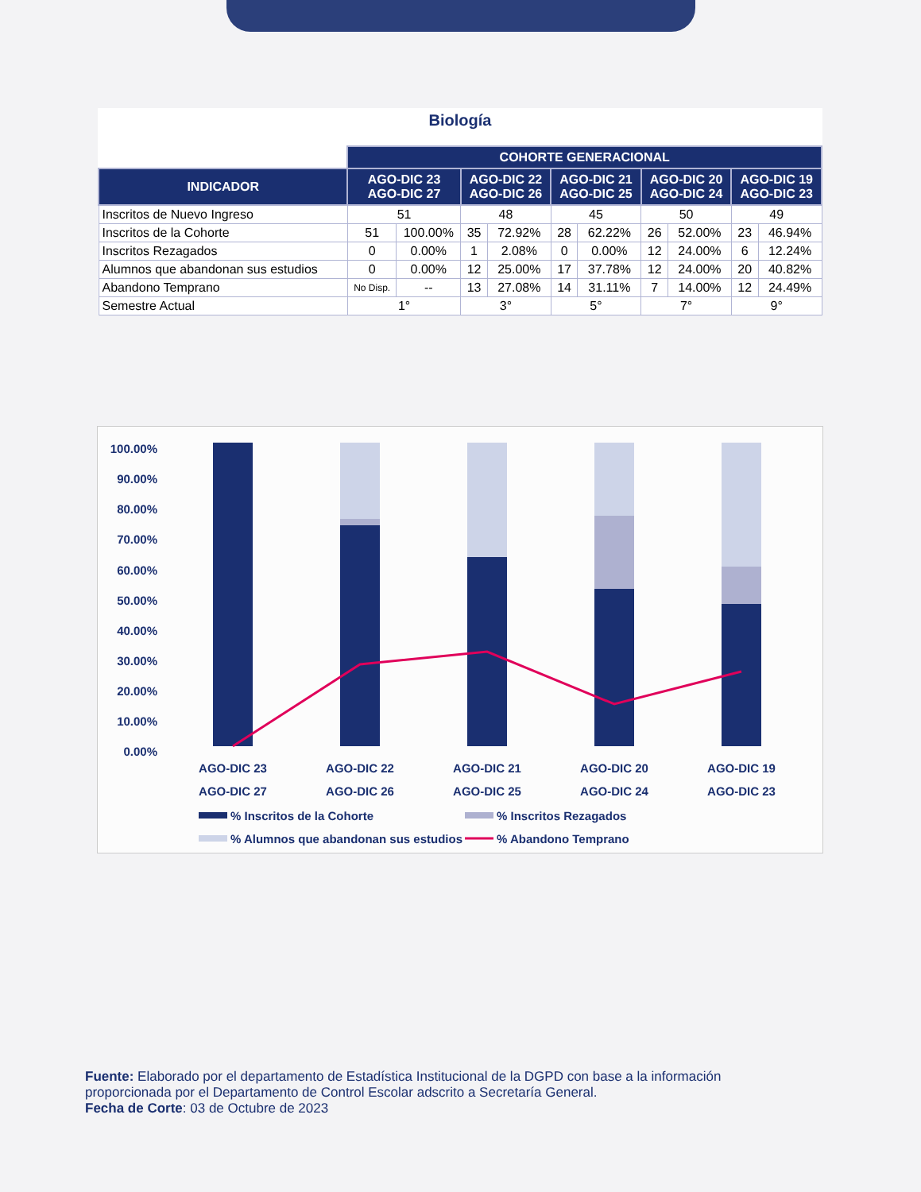Biología
| | COHORTE GENERACIONAL | | | | | | | | | |
| INDICADOR | AGO-DIC 23 AGO-DIC 27 | | AGO-DIC 22 AGO-DIC 26 | | AGO-DIC 21 AGO-DIC 25 | | AGO-DIC 20 AGO-DIC 24 | | AGO-DIC 19 AGO-DIC 23 | |
| Inscritos de Nuevo Ingreso | 51 | | 48 | | 45 | | 50 | | 49 | |
| Inscritos de la Cohorte | 51 | 100.00% | 35 | 72.92% | 28 | 62.22% | 26 | 52.00% | 23 | 46.94% |
| Inscritos Rezagados | 0 | 0.00% | 1 | 2.08% | 0 | 0.00% | 12 | 24.00% | 6 | 12.24% |
| Alumnos que abandonan sus estudios | 0 | 0.00% | 12 | 25.00% | 17 | 37.78% | 12 | 24.00% | 20 | 40.82% |
| Abandono Temprano | No Disp. | -- | 13 | 27.08% | 14 | 31.11% | 7 | 14.00% | 12 | 24.49% |
| Semestre Actual | 1° | | 3° | | 5° | | 7° | | 9° | |
100.00%
90.00%
80.00%
70.00%
60.00%
50.00%
40.00%
30.00%
20.00%
10.00%
0.00%
AGO-DIC 23
AGO-DIC 27
AGO-DIC 22
AGO-DIC 26
AGO-DIC 21
AGO-DIC 25
AGO-DIC 20
AGO-DIC 24
AGO-DIC 19
AGO-DIC 23
% Inscritos de la Cohorte
% Inscritos Rezagados
% Alumnos que abandonan sus estudios
% Abandono Temprano
Fuente: Elaborado por el departamento de Estadística Institucional de la DGPD con base a la información proporcionada por el Departamento de Control Escolar adscrito a Secretaría General.
Fecha de Corte: 03 de Octubre de 2023